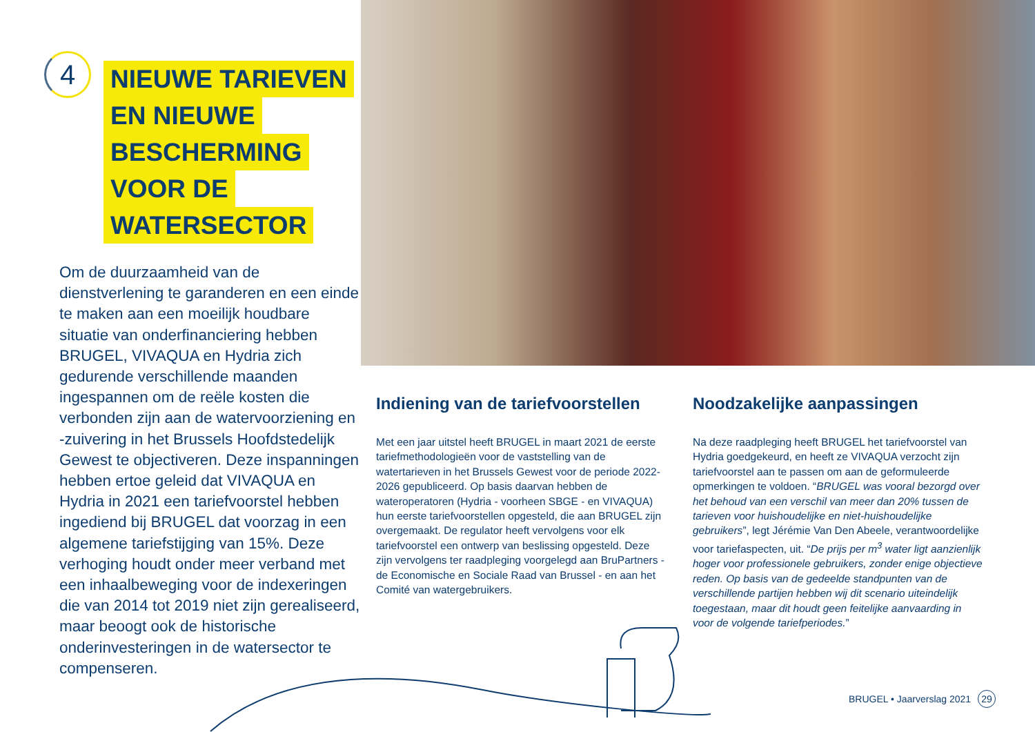4
NIEUWE TARIEVEN
EN NIEUWE
BESCHERMING
VOOR DE
WATERSECTOR
Om de duurzaamheid van de dienstverlening te garanderen en een einde te maken aan een moeilijk houdbare situatie van onderfinanciering hebben BRUGEL, VIVAQUA en Hydria zich gedurende verschillende maanden ingespannen om de reële kosten die verbonden zijn aan de watervoorziening en -zuivering in het Brussels Hoofdstedelijk Gewest te objectiveren. Deze inspanningen hebben ertoe geleid dat VIVAQUA en Hydria in 2021 een tariefvoorstel hebben ingediend bij BRUGEL dat voorzag in een algemene tariefstijging van 15%. Deze verhoging houdt onder meer verband met een inhaalbeweging voor de indexeringen die van 2014 tot 2019 niet zijn gerealiseerd, maar beoogt ook de historische onderinvesteringen in de watersector te compenseren.
Indiening van de tariefvoorstellen
Met een jaar uitstel heeft BRUGEL in maart 2021 de eerste tariefmethodologieën voor de vaststelling van de watertarieven in het Brussels Gewest voor de periode 2022-2026 gepubliceerd. Op basis daarvan hebben de wateroperatoren (Hydria - voorheen SBGE - en VIVAQUA) hun eerste tariefvoorstellen opgesteld, die aan BRUGEL zijn overgemaakt. De regulator heeft vervolgens voor elk tariefvoorstel een ontwerp van beslissing opgesteld. Deze zijn vervolgens ter raadpleging voorgelegd aan BruPartners - de Economische en Sociale Raad van Brussel - en aan het Comité van watergebruikers.
Noodzakelijke aanpassingen
Na deze raadpleging heeft BRUGEL het tariefvoorstel van Hydria goedgekeurd, en heeft ze VIVAQUA verzocht zijn tariefvoorstel aan te passen om aan de geformuleerde opmerkingen te voldoen. “BRUGEL was vooral bezorgd over het behoud van een verschil van meer dan 20% tussen de tarieven voor huishoudelijke en niet-huishoudelijke gebruikers”, legt Jérémie Van Den Abeele, verantwoordelijke voor tariefaspecten, uit. “De prijs per m<sup>3</sup> water ligt aanzienlijk hoger voor professionele gebruikers, zonder enige objectieve reden. Op basis van de gedeelde standpunten van de verschillende partijen hebben wij dit scenario uiteindelijk toegestaan, maar dit houdt geen feitelijke aanvaarding in voor de volgende tariefperiodes.”
BRUGEL • Jaarverslag 2021 29